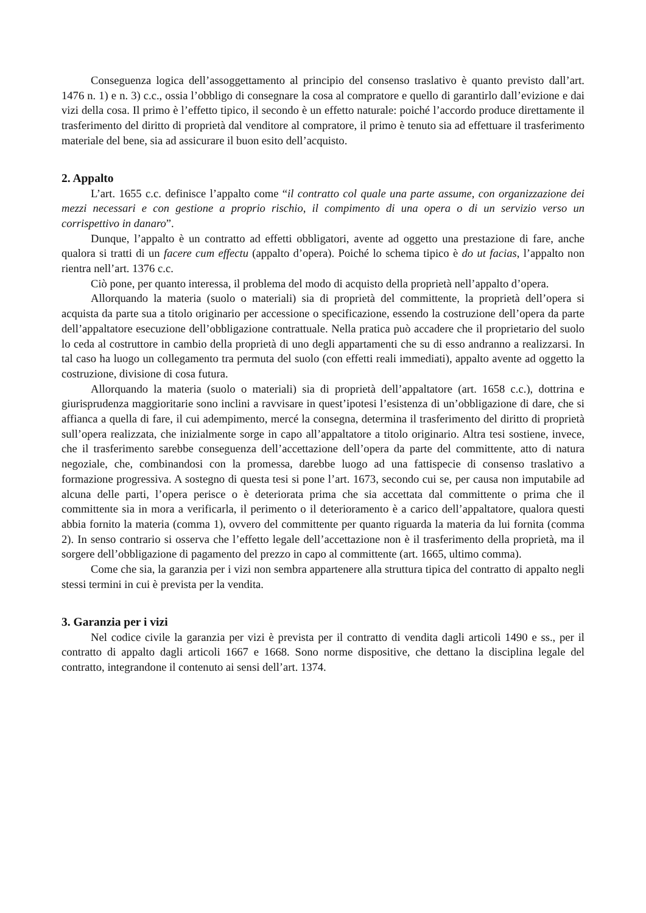Conseguenza logica dell’assoggettamento al principio del consenso traslativo è quanto previsto dall’art. 1476 n. 1) e n. 3) c.c., ossia l’obbligo di consegnare la cosa al compratore e quello di garantirlo dall’evizione e dai vizi della cosa. Il primo è l’effetto tipico, il secondo è un effetto naturale: poiché l’accordo produce direttamente il trasferimento del diritto di proprietà dal venditore al compratore, il primo è tenuto sia ad effettuare il trasferimento materiale del bene, sia ad assicurare il buon esito dell’acquisto.
2. Appalto
L’art. 1655 c.c. definisce l’appalto come “il contratto col quale una parte assume, con organizzazione dei mezzi necessari e con gestione a proprio rischio, il compimento di una opera o di un servizio verso un corrispettivo in danaro”.
Dunque, l’appalto è un contratto ad effetti obbligatori, avente ad oggetto una prestazione di fare, anche qualora si tratti di un facere cum effectu (appalto d’opera). Poiché lo schema tipico è do ut facias, l’appalto non rientra nell’art. 1376 c.c.
Ciò pone, per quanto interessa, il problema del modo di acquisto della proprietà nell’appalto d’opera.
Allorquando la materia (suolo o materiali) sia di proprietà del committente, la proprietà dell’opera si acquista da parte sua a titolo originario per accessione o specificazione, essendo la costruzione dell’opera da parte dell’appaltatore esecuzione dell’obbligazione contrattuale. Nella pratica può accadere che il proprietario del suolo lo ceda al costruttore in cambio della proprietà di uno degli appartamenti che su di esso andranno a realizzarsi. In tal caso ha luogo un collegamento tra permuta del suolo (con effetti reali immediati), appalto avente ad oggetto la costruzione, divisione di cosa futura.
Allorquando la materia (suolo o materiali) sia di proprietà dell’appaltatore (art. 1658 c.c.), dottrina e giurisprudenza maggioritarie sono inclini a ravvisare in quest’ipotesi l’esistenza di un’obbligazione di dare, che si affianca a quella di fare, il cui adempimento, mercé la consegna, determina il trasferimento del diritto di proprietà sull’opera realizzata, che inizialmente sorge in capo all’appaltatore a titolo originario. Altra tesi sostiene, invece, che il trasferimento sarebbe conseguenza dell’accettazione dell’opera da parte del committente, atto di natura negoziale, che, combinandosi con la promessa, darebbe luogo ad una fattispecie di consenso traslativo a formazione progressiva. A sostegno di questa tesi si pone l’art. 1673, secondo cui se, per causa non imputabile ad alcuna delle parti, l’opera perisce o è deteriorata prima che sia accettata dal committente o prima che il committente sia in mora a verificarla, il perimento o il deterioramento è a carico dell’appaltatore, qualora questi abbia fornito la materia (comma 1), ovvero del committente per quanto riguarda la materia da lui fornita (comma 2). In senso contrario si osserva che l’effetto legale dell’accettazione non è il trasferimento della proprietà, ma il sorgere dell’obbligazione di pagamento del prezzo in capo al committente (art. 1665, ultimo comma).
Come che sia, la garanzia per i vizi non sembra appartenere alla struttura tipica del contratto di appalto negli stessi termini in cui è prevista per la vendita.
3. Garanzia per i vizi
Nel codice civile la garanzia per vizi è prevista per il contratto di vendita dagli articoli 1490 e ss., per il contratto di appalto dagli articoli 1667 e 1668. Sono norme dispositive, che dettano la disciplina legale del contratto, integrandone il contenuto ai sensi dell’art. 1374.